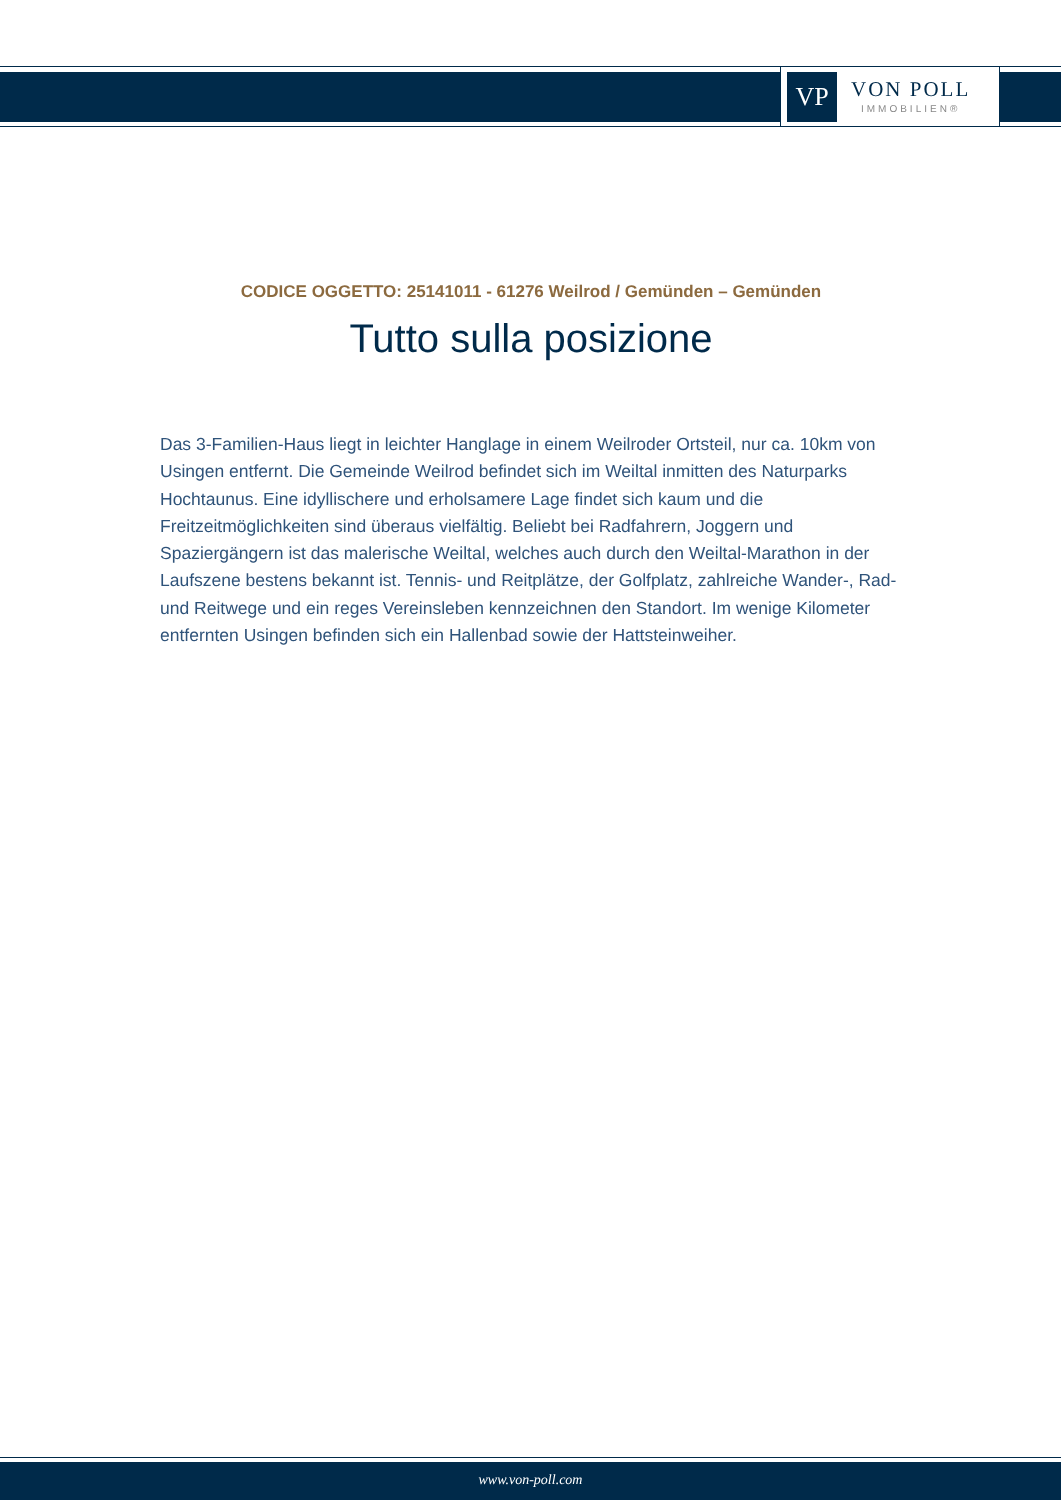VP
VON POLL
IMMOBILIEN®
CODICE OGGETTO: 25141011 - 61276 Weilrod / Gemünden – Gemünden
Tutto sulla posizione
Das 3-Familien-Haus liegt in leichter Hanglage in einem Weilroder Ortsteil, nur ca. 10km von Usingen entfernt. Die Gemeinde Weilrod befindet sich im Weiltal inmitten des Naturparks Hochtaunus. Eine idyllischere und erholsamere Lage findet sich kaum und die Freitzeitmöglichkeiten sind überaus vielfältig. Beliebt bei Radfahrern, Joggern und Spaziergängern ist das malerische Weiltal, welches auch durch den Weiltal-Marathon in der Laufszene bestens bekannt ist. Tennis- und Reitplätze, der Golfplatz, zahlreiche Wander-, Rad- und Reitwege und ein reges Vereinsleben kennzeichnen den Standort. Im wenige Kilometer entfernten Usingen befinden sich ein Hallenbad sowie der Hattsteinweiher.
www.von-poll.com